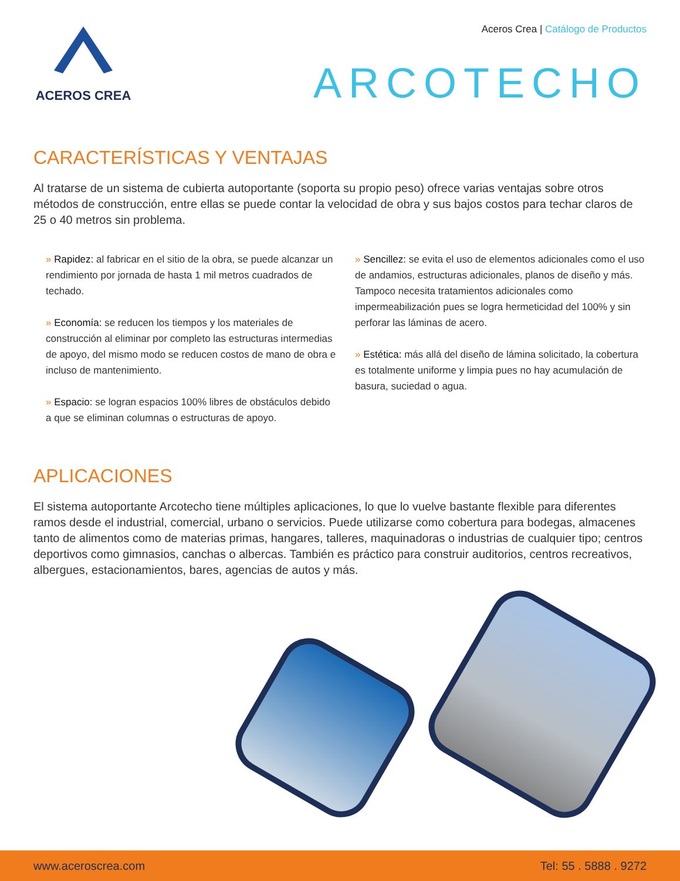ACEROS CREA
Aceros Crea | Catálogo de Productos
ARCOTECHO
CARACTERÍSTICAS Y VENTAJAS
Al tratarse de un sistema de cubierta autoportante (soporta su propio peso) ofrece varias ventajas sobre otros métodos de construcción, entre ellas se puede contar la velocidad de obra y sus bajos costos para techar claros de 25 o 40 metros sin problema.
» Rapidez: al fabricar en el sitio de la obra, se puede alcanzar un rendimiento por jornada de hasta 1 mil metros cuadrados de techado.
» Economía: se reducen los tiempos y los materiales de construcción al eliminar por completo las estructuras intermedias de apoyo, del mismo modo se reducen costos de mano de obra e incluso de mantenimiento.
» Espacio: se logran espacios 100% libres de obstáculos debido a que se eliminan columnas o estructuras de apoyo.
» Sencillez: se evita el uso de elementos adicionales como el uso de andamios, estructuras adicionales, planos de diseño y más. Tampoco necesita tratamientos adicionales como impermeabilización pues se logra hermeticidad del 100% y sin perforar las láminas de acero.
» Estética: más allá del diseño de lámina solicitado, la cobertura es totalmente uniforme y limpia pues no hay acumulación de basura, suciedad o agua.
APLICACIONES
El sistema autoportante Arcotecho tiene múltiples aplicaciones, lo que lo vuelve bastante flexible para diferentes ramos desde el industrial, comercial, urbano o servicios. Puede utilizarse como cobertura para bodegas, almacenes tanto de alimentos como de materias primas, hangares, talleres, maquinadoras o industrias de cualquier tipo; centros deportivos como gimnasios, canchas o albercas. También es práctico para construir auditorios, centros recreativos, albergues, estacionamientos, bares, agencias de autos y más.
www.aceroscrea.com Tel: 55 . 5888 . 9272